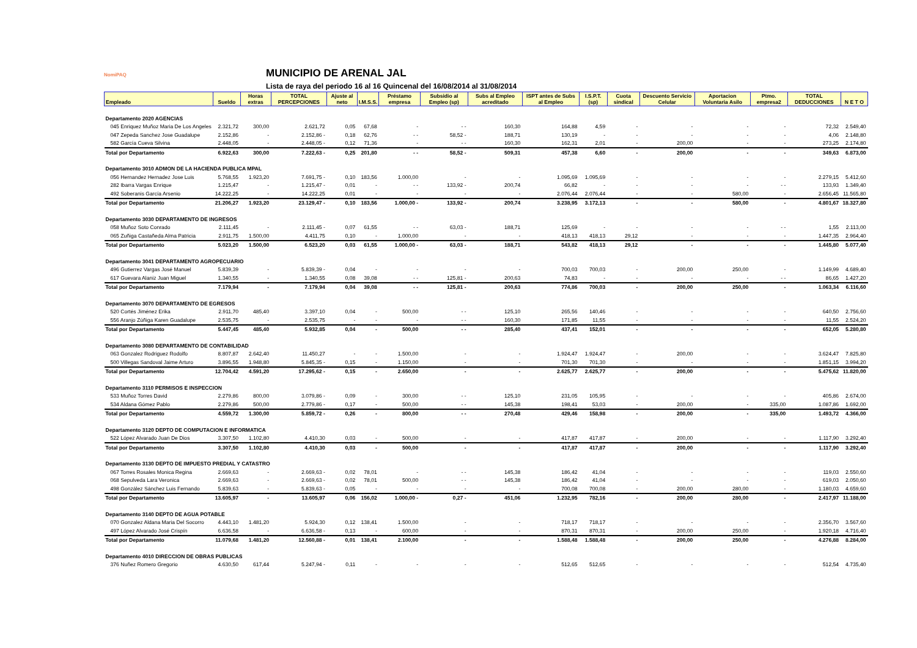NomiPAQ
MUNICIPIO DE ARENAL JAL
Lista de raya del periodo 16 al 16 Quincenal del 16/08/2014 al 31/08/2014
| Empleado | Sueldo | Horas extras | TOTAL PERCEPCIONES | Ajuste al neto | I.M.S.S. | Préstamo empresa | Subsidio al Empleo (sp) | Subs al Empleo acreditado | ISPT antes de Subs al Empleo | I.S.P.T. (sp) | Cuota sindical | Descuento Servicio Celular | Aportacion Voluntaria Asilo | Ptmo. empresa2 | TOTAL DEDUCCIONES | N E T O |
| --- | --- | --- | --- | --- | --- | --- | --- | --- | --- | --- | --- | --- | --- | --- | --- | --- |
| Departamento 2020 AGENCIAS | | | | | | | | | | | | | | | | |
| 045 Enriquez Muñoz Maria De Los Angeles | 2.321,72 | 300,00 | 2.621,72 | 0,05 | 67,68 | - | - - | 160,30 | 164,88 | 4,59 | - | - | - | - | 72,32 | 2.549,40 |
| 047 Zepeda Sanchez Jose Guadalupe | 2.152,86 | - | 2.152,86 - | 0,18 | 62,76 | - - | 58,52 - | 188,71 | 130,19 | - | - | - | - | - | 4,06 | 2.148,80 |
| 582 García Cueva Silvina | 2.448,05 | - | 2.448,05 - | 0,12 | 71,36 | - | - - | 160,30 | 162,31 | 2,01 | - | 200,00 | - | - | 273,25 | 2.174,80 |
| Total por Departamento | 6.922,63 | 300,00 | 7.222,63 - | 0,25 | 201,80 | - - | 58,52 - | 509,31 | 457,38 | 6,60 | - | 200,00 | - | - | 349,63 | 6.873,00 |
| Departamento 3010 ADMON DE LA HACIENDA PUBLICA MPAL | | | | | | | | | | | | | | | | |
| 056 Hernandez Hernadez Jose Luis | 5.768,55 | 1.923,20 | 7.691,75 - | 0,10 | 183,56 | 1.000,00 | - | - | 1.095,69 | 1.095,69 | - | - | - | - | 2.279,15 | 5.412,60 |
| 282 Ibarra Vargas Enrique | 1.215,47 | - | 1.215,47 - | 0,01 | - | - - | 133,92 - | 200,74 | 66,82 | - | - | - | - | - - | 133,93 | 1.349,40 |
| 492 Soberanis García Arsenio | 14.222,25 | - | 14.222,25 | 0,01 | - | - | - | - | 2.076,44 | 2.076,44 | - | - | 580,00 | - | 2.656,45 | 11.565,80 |
| Total por Departamento | 21.206,27 | 1.923,20 | 23.129,47 - | 0,10 | 183,56 | 1.000,00 - | 133,92 - | 200,74 | 3.238,95 | 3.172,13 | - | - | 580,00 | - | 4.801,67 | 18.327,80 |
| Departamento 3030 DEPARTAMENTO DE INGRESOS | | | | | | | | | | | | | | | | |
| 058 Muñoz Soto Conrado | 2.111,45 | - | 2.111,45 - | 0,07 | 61,55 | - - | 63,03 - | 188,71 | 125,69 | - | - | - | - | - - | 1,55 | 2.113,00 |
| 065 Zuñiga Castañeda Alma Patricia | 2.911,75 | 1.500,00 | 4.411,75 | 0,10 | - | 1.000,00 | - | - | 418,13 | 418,13 | 29,12 | - | - | - | 1.447,35 | 2.964,40 |
| Total por Departamento | 5.023,20 | 1.500,00 | 6.523,20 | 0,03 | 61,55 | 1.000,00 - | 63,03 - | 188,71 | 543,82 | 418,13 | 29,12 | - | - | - | 1.445,80 | 5.077,40 |
| Departamento 3041 DEPARTAMENTO AGROPECUARIO | | | | | | | | | | | | | | | | |
| 496 Gutierrez Vargas José Manuel | 5.839,39 | - | 5.839,39 - | 0,04 | - | - | - | - | 700,03 | 700,03 | - | 200,00 | 250,00 | - | 1.149,99 | 4.689,40 |
| 617 Guevara Alaniz Juan Miguel | 1.340,55 | - | 1.340,55 | 0,08 | 39,08 | - - | 125,81 - | 200,63 | 74,83 | - | - | - | - | - - | 86,65 | 1.427,20 |
| Total por Departamento | 7.179,94 | - | 7.179,94 | 0,04 | 39,08 | - - | 125,81 - | 200,63 | 774,86 | 700,03 | - | 200,00 | 250,00 | - | 1.063,34 | 6.116,60 |
| Departamento 3070 DEPARTAMENTO DE EGRESOS | | | | | | | | | | | | | | | | |
| 520 Cortés Jiménez Erika | 2.911,70 | 485,40 | 3.397,10 | 0,04 | - | 500,00 | - - | 125,10 | 265,56 | 140,46 | - | - | - | - | 640,50 | 2.756,60 |
| 556 Aranjo Zúñiga Karen Guadalupe | 2.535,75 | - | 2.535,75 | - | - | - | - - | 160,30 | 171,85 | 11,55 | - | - | - | - | 11,55 | 2.524,20 |
| Total por Departamento | 5.447,45 | 485,40 | 5.932,85 | 0,04 | - | 500,00 | - - | 285,40 | 437,41 | 152,01 | - | - | - | - | 652,05 | 5.280,80 |
| Departamento 3080 DEPARTAMENTO DE CONTABILIDAD | | | | | | | | | | | | | | | | |
| 063 Gonzalez Rodriguez Rodolfo | 8.807,87 | 2.642,40 | 11.450,27 | - | - | 1.500,00 | - | - | 1.924,47 | 1.924,47 | - | 200,00 | - | - | 3.624,47 | 7.825,80 |
| 500 Villegas Sandoval Jaime Arturo | 3.896,55 | 1.948,80 | 5.845,35 - | 0,15 | - | 1.150,00 | - | - | 701,30 | 701,30 | - | - | - | - | 1.851,15 | 3.994,20 |
| Total por Departamento | 12.704,42 | 4.591,20 | 17.295,62 - | 0,15 | - | 2.650,00 | - | - | 2.625,77 | 2.625,77 | - | 200,00 | - | - | 5.475,62 | 11.820,00 |
| Departamento 3110 PERMISOS E INSPECCION | | | | | | | | | | | | | | | | |
| 533 Muñoz Torres David | 2.279,86 | 800,00 | 3.079,86 - | 0,09 | - | 300,00 | - - | 125,10 | 231,05 | 105,95 | - | - | - | - | 405,86 | 2.674,00 |
| 534 Aldana Gómez Pablo | 2.279,86 | 500,00 | 2.779,86 - | 0,17 | - | 500,00 | - - | 145,38 | 198,41 | 53,03 | - | 200,00 | - | 335,00 | 1.087,86 | 1.692,00 |
| Total por Departamento | 4.559,72 | 1.300,00 | 5.859,72 - | 0,26 | - | 800,00 | - - | 270,48 | 429,46 | 158,98 | - | 200,00 | - | 335,00 | 1.493,72 | 4.366,00 |
| Departamento 3120 DEPTO DE COMPUTACION E INFORMATICA | | | | | | | | | | | | | | | | |
| 522 López Alvarado Juan De Dios | 3.307,50 | 1.102,80 | 4.410,30 | 0,03 | - | 500,00 | - | - | 417,87 | 417,87 | - | 200,00 | - | - | 1.117,90 | 3.292,40 |
| Total por Departamento | 3.307,50 | 1.102,80 | 4.410,30 | 0,03 | - | 500,00 | - | - | 417,87 | 417,87 | - | 200,00 | - | - | 1.117,90 | 3.292,40 |
| Departamento 3130 DEPTO DE IMPUESTO PREDIAL Y CATASTRO | | | | | | | | | | | | | | | | |
| 067 Torres Rosales Monica Regina | 2.669,63 | - | 2.669,63 - | 0,02 | 78,01 | - | - - | 145,38 | 186,42 | 41,04 | - | - | - | - | 119,03 | 2.550,60 |
| 068 Sepulveda Lara Veronica | 2.669,63 | - | 2.669,63 - | 0,02 | 78,01 | 500,00 | - - | 145,38 | 186,42 | 41,04 | - | - | - | - | 619,03 | 2.050,60 |
| 498 González Sánchez Luis Fernando | 5.839,63 | - | 5.839,63 - | 0,05 | - | - | - | - | 700,08 | 700,08 | - | 200,00 | 280,00 | - | 1.180,03 | 4.659,60 |
| Total por Departamento | 13.605,97 | - | 13.605,97 | 0,06 | 156,02 | 1.000,00 - | 0,27 - | 451,06 | 1.232,95 | 782,16 | - | 200,00 | 280,00 | - | 2.417,97 | 11.188,00 |
| Departamento 3140 DEPTO DE AGUA POTABLE | | | | | | | | | | | | | | | | |
| 070 Gonzalez Aldana Maria Del Socorro | 4.443,10 | 1.481,20 | 5.924,30 | 0,12 | 138,41 | 1.500,00 | - | - | 718,17 | 718,17 | - | - | - | - | 2.356,70 | 3.567,60 |
| 497 López Alvarado José Crispín | 6.636,58 | - | 6.636,58 - | 0,13 | - | 600,00 | - | - | 870,31 | 870,31 | - | 200,00 | 250,00 | - | 1.920,18 | 4.716,40 |
| Total por Departamento | 11.079,68 | 1.481,20 | 12.560,88 - | 0,01 | 138,41 | 2.100,00 | - | - | 1.588,48 | 1.588,48 | - | 200,00 | 250,00 | - | 4.276,88 | 8.284,00 |
| Departamento 4010 DIRECCION DE OBRAS PUBLICAS | | | | | | | | | | | | | | | | |
| 376 Nuñez Romero Gregorio | 4.630,50 | 617,44 | 5.247,94 - | 0,11 | - | - | - | - | 512,65 | 512,65 | - | - | - | - | 512,54 | 4.735,40 |